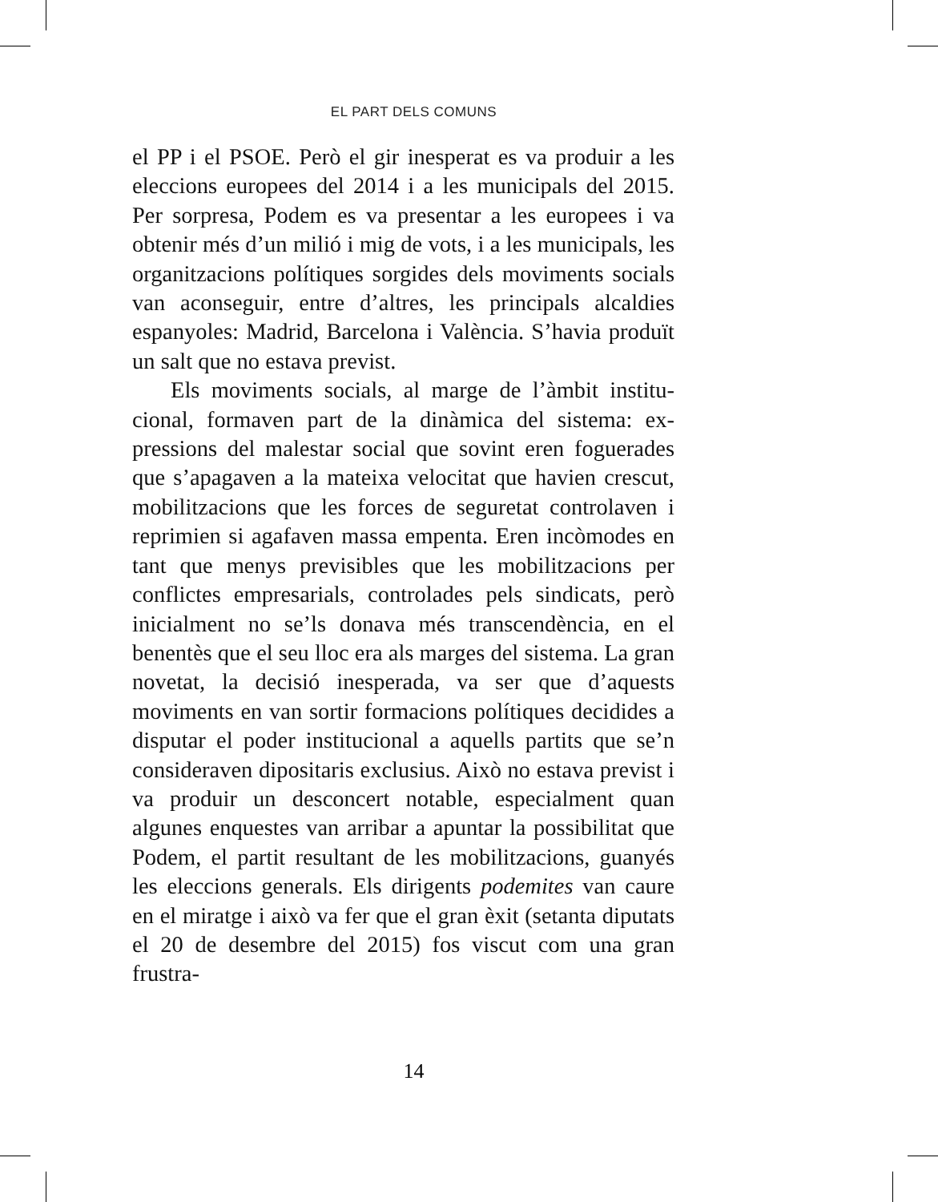EL PART DELS COMUNS
el PP i el PSOE. Però el gir inesperat es va produir a les eleccions europees del 2014 i a les municipals del 2015. Per sorpresa, Podem es va presentar a les europees i va obtenir més d’un milió i mig de vots, i a les municipals, les organitzacions polítiques sorgides dels moviments socials van aconseguir, entre d’altres, les principals al­caldies espanyoles: Madrid, Barcelona i València. S’ha­via produït un salt que no estava previst.
Els moviments socials, al marge de l’àmbit institu­cional, formaven part de la dinàmica del sistema: ex­pressions del malestar social que sovint eren foguera­des que s’apagaven a la mateixa velocitat que havien crescut, mobilitzacions que les forces de seguretat con­trolaven i reprimien si agafaven massa empenta. Eren incòmodes en tant que menys previsibles que les mobi­litzacions per conflictes empresarials, controlades pels sindicats, però inicialment no se’ls donava més trans­cendència, en el benentès que el seu lloc era als marges del sistema. La gran novetat, la decisió inesperada, va ser que d’aquests moviments en van sortir formacions polítiques decidides a disputar el poder institucional a aquells partits que se’n consideraven dipositaris ex­clusius. Això no estava previst i va produir un descon­cert notable, especialment quan algunes enquestes van arribar a apuntar la possibilitat que Podem, el partit resultant de les mobilitzacions, guanyés les eleccions generals. Els dirigents podemites van caure en el mirat­ge i això va fer que el gran èxit (setanta diputats el 20 de desembre del 2015) fos viscut com una gran frustra-
14